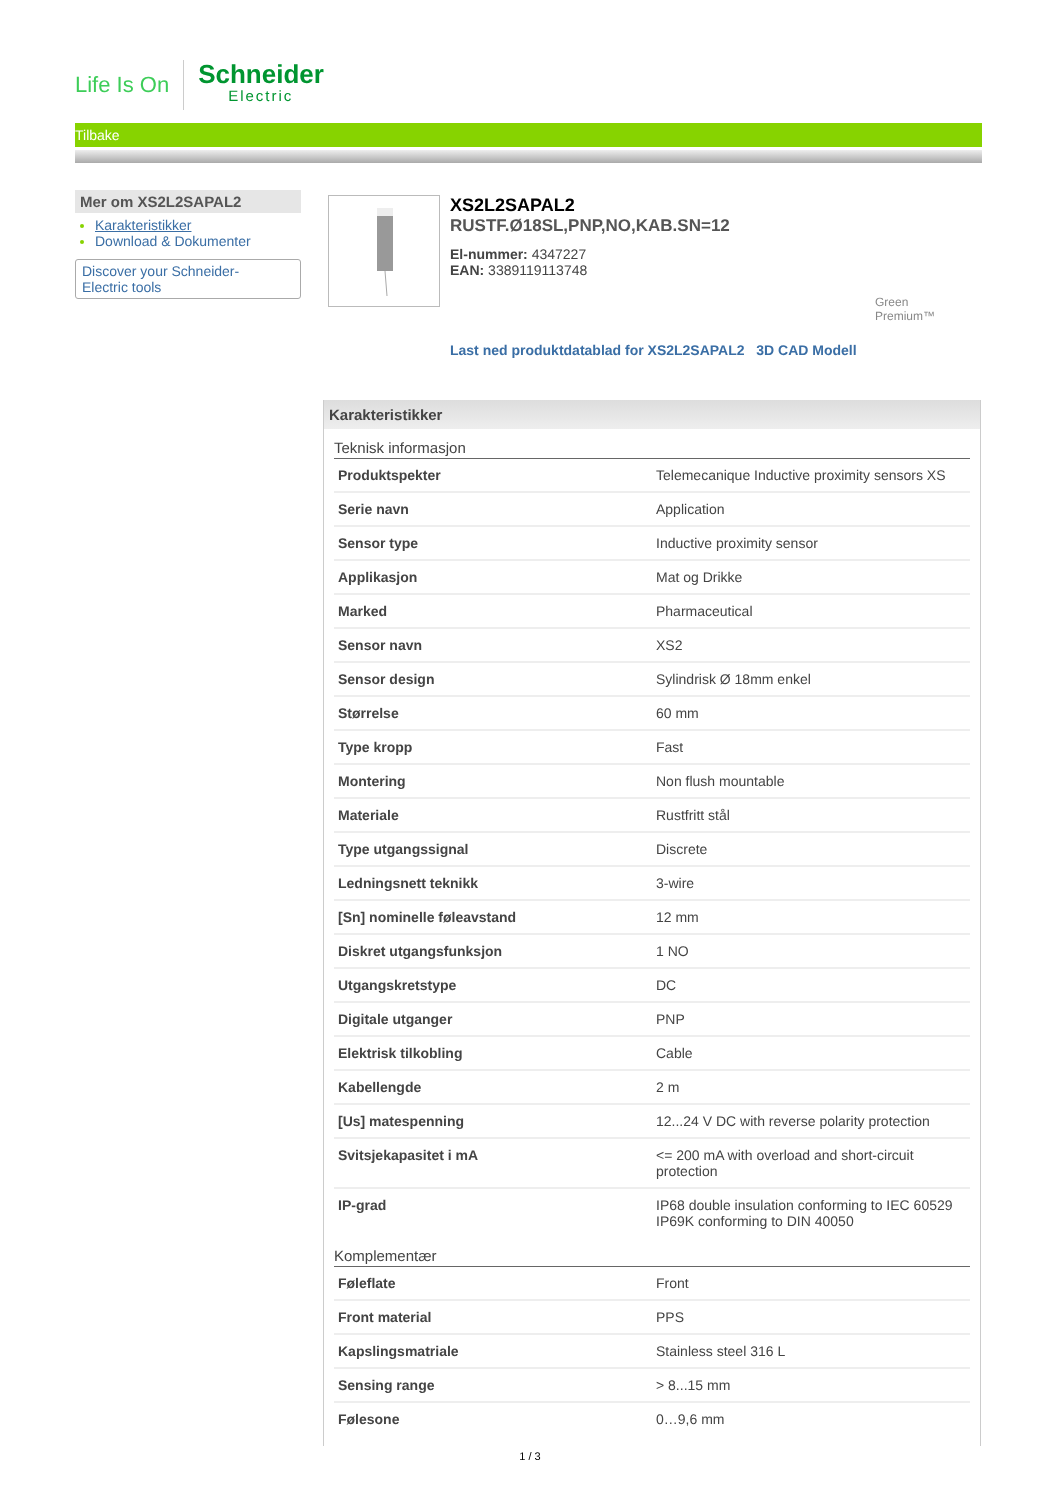Life Is On
Schneider
Electric
Tilbake
Mer om XS2L2SAPAL2
Karakteristikker
Download & Dokumenter
Discover your Schneider-
Electric tools
XS2L2SAPAL2
RUSTF.Ø18SL,PNP,NO,KAB.SN=12
El-nummer: 4347227
EAN: 3389119113748
Green
Premium™
Last ned produktdatablad for XS2L2SAPAL2 3D CAD Modell
Karakteristikker
Teknisk informasjon
| Produktspekter | Telemecanique Inductive proximity sensors XS |
| Serie navn | Application |
| Sensor type | Inductive proximity sensor |
| Applikasjon | Mat og Drikke |
| Marked | Pharmaceutical |
| Sensor navn | XS2 |
| Sensor design | Sylindrisk Ø 18mm enkel |
| Størrelse | 60 mm |
| Type kropp | Fast |
| Montering | Non flush mountable |
| Materiale | Rustfritt stål |
| Type utgangssignal | Discrete |
| Ledningsnett teknikk | 3-wire |
| [Sn] nominelle føleavstand | 12 mm |
| Diskret utgangsfunksjon | 1 NO |
| Utgangskretstype | DC |
| Digitale utganger | PNP |
| Elektrisk tilkobling | Cable |
| Kabellengde | 2 m |
| [Us] matespenning | 12...24 V DC with reverse polarity protection |
| Svitsjekapasitet i mA | <= 200 mA with overload and short-circuit protection |
| IP-grad | IP68 double insulation conforming to IEC 60529 IP69K conforming to DIN 40050 |
Komplementær
| Føleflate | Front |
| Front material | PPS |
| Kapslingsmatriale | Stainless steel 316 L |
| Sensing range | > 8...15 mm |
| Følesone | 0…9,6 mm |
1 / 3